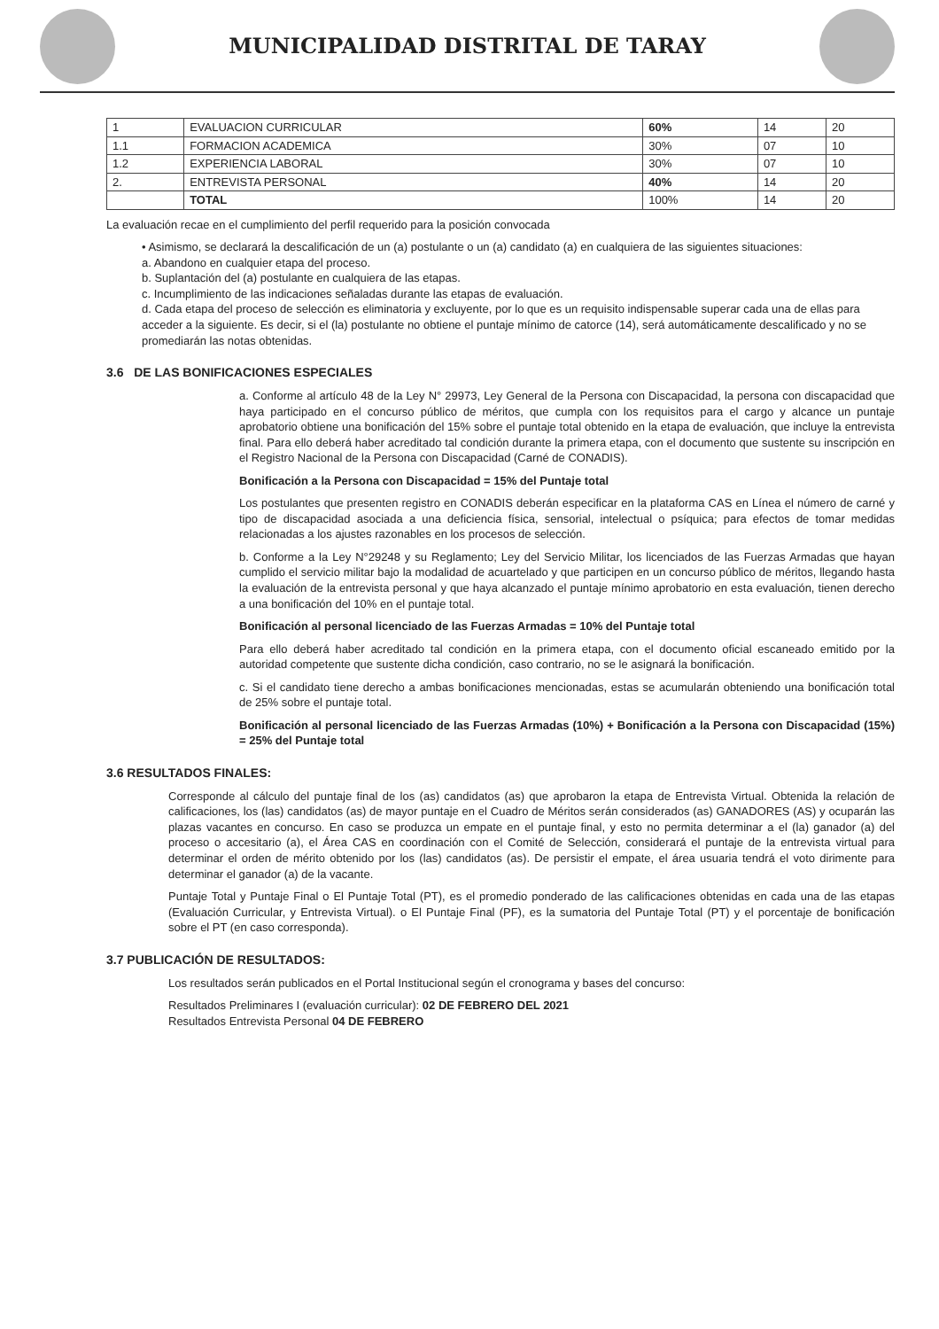MUNICIPALIDAD DISTRITAL DE TARAY
| 1 | EVALUACION CURRICULAR | 60% | 14 | 20 |
| 1.1 | FORMACION ACADEMICA | 30% | 07 | 10 |
| 1.2 | EXPERIENCIA LABORAL | 30% | 07 | 10 |
| 2. | ENTREVISTA PERSONAL | 40% | 14 | 20 |
| | TOTAL | 100% | 14 | 20 |
La evaluación recae en el cumplimiento del perfil requerido para la posición convocada
• Asimismo, se declarará la descalificación de un (a) postulante o un (a) candidato (a) en cualquiera de las siguientes situaciones:
a. Abandono en cualquier etapa del proceso.
b. Suplantación del (a) postulante en cualquiera de las etapas.
c. Incumplimiento de las indicaciones señaladas durante las etapas de evaluación.
d. Cada etapa del proceso de selección es eliminatoria y excluyente, por lo que es un requisito indispensable superar cada una de ellas para acceder a la siguiente. Es decir, si el (la) postulante no obtiene el puntaje mínimo de catorce (14), será automáticamente descalificado y no se promediarán las notas obtenidas.
3.6 DE LAS BONIFICACIONES ESPECIALES
a. Conforme al artículo 48 de la Ley N° 29973, Ley General de la Persona con Discapacidad, la persona con discapacidad que haya participado en el concurso público de méritos, que cumpla con los requisitos para el cargo y alcance un puntaje aprobatorio obtiene una bonificación del 15% sobre el puntaje total obtenido en la etapa de evaluación, que incluye la entrevista final. Para ello deberá haber acreditado tal condición durante la primera etapa, con el documento que sustente su inscripción en el Registro Nacional de la Persona con Discapacidad (Carné de CONADIS).
Bonificación a la Persona con Discapacidad = 15% del Puntaje total
Los postulantes que presenten registro en CONADIS deberán especificar en la plataforma CAS en Línea el número de carné y tipo de discapacidad asociada a una deficiencia física, sensorial, intelectual o psíquica; para efectos de tomar medidas relacionadas a los ajustes razonables en los procesos de selección.
b. Conforme a la Ley N°29248 y su Reglamento; Ley del Servicio Militar, los licenciados de las Fuerzas Armadas que hayan cumplido el servicio militar bajo la modalidad de acuartelado y que participen en un concurso público de méritos, llegando hasta la evaluación de la entrevista personal y que haya alcanzado el puntaje mínimo aprobatorio en esta evaluación, tienen derecho a una bonificación del 10% en el puntaje total.
Bonificación al personal licenciado de las Fuerzas Armadas = 10% del Puntaje total
Para ello deberá haber acreditado tal condición en la primera etapa, con el documento oficial escaneado emitido por la autoridad competente que sustente dicha condición, caso contrario, no se le asignará la bonificación.
c. Si el candidato tiene derecho a ambas bonificaciones mencionadas, estas se acumularán obteniendo una bonificación total de 25% sobre el puntaje total.
Bonificación al personal licenciado de las Fuerzas Armadas (10%) + Bonificación a la Persona con Discapacidad (15%) = 25% del Puntaje total
3.6 RESULTADOS FINALES:
Corresponde al cálculo del puntaje final de los (as) candidatos (as) que aprobaron la etapa de Entrevista Virtual. Obtenida la relación de calificaciones, los (las) candidatos (as) de mayor puntaje en el Cuadro de Méritos serán considerados (as) GANADORES (AS) y ocuparán las plazas vacantes en concurso. En caso se produzca un empate en el puntaje final, y esto no permita determinar a el (la) ganador (a) del proceso o accesitario (a), el Área CAS en coordinación con el Comité de Selección, considerará el puntaje de la entrevista virtual para determinar el orden de mérito obtenido por los (las) candidatos (as). De persistir el empate, el área usuaria tendrá el voto dirimente para determinar el ganador (a) de la vacante.
Puntaje Total y Puntaje Final o El Puntaje Total (PT), es el promedio ponderado de las calificaciones obtenidas en cada una de las etapas (Evaluación Curricular, y Entrevista Virtual). o El Puntaje Final (PF), es la sumatoria del Puntaje Total (PT) y el porcentaje de bonificación sobre el PT (en caso corresponda).
3.7 PUBLICACIÓN DE RESULTADOS:
Los resultados serán publicados en el Portal Institucional según el cronograma y bases del concurso:
Resultados Preliminares I (evaluación curricular): 02 DE FEBRERO DEL 2021
Resultados Entrevista Personal 04 DE FEBRERO